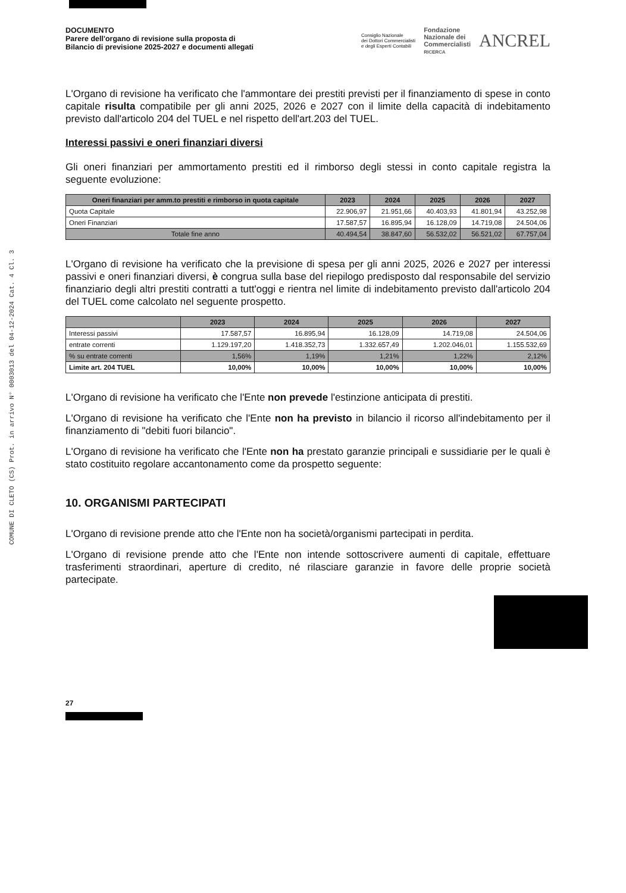COMUNE DI CLETO (CS) Prot. in arrivo N° 0003013 del 04-12-2024 Cat. 4 Cl. 3
DOCUMENTO
Parere dell'organo di revisione sulla proposta di
Bilancio di previsione 2025-2027 e documenti allegati
Consiglio Nazionale
dei Dottori Commercialisti
e degli Esperti Contabili
Fondazione
Nazionale dei
Commercialisti
RICERCA
ANCREL
L'Organo di revisione ha verificato che l'ammontare dei prestiti previsti per il finanziamento di spese in conto capitale risulta compatibile per gli anni 2025, 2026 e 2027 con il limite della capacità di indebitamento previsto dall'articolo 204 del TUEL e nel rispetto dell'art.203 del TUEL.
Interessi passivi e oneri finanziari diversi
Gli oneri finanziari per ammortamento prestiti ed il rimborso degli stessi in conto capitale registra la seguente evoluzione:
| Oneri finanziari per amm.to prestiti e rimborso in quota capitale | 2023 | 2024 | 2025 | 2026 | 2027 |
| --- | --- | --- | --- | --- | --- |
| Quota Capitale | 22.906,97 | 21.951,66 | 40.403,93 | 41.801,94 | 43.252,98 |
| Oneri Finanziari | 17.587,57 | 16.895,94 | 16.128,09 | 14.719,08 | 24.504,06 |
| Totale fine anno | 40.494,54 | 38.847,60 | 56.532,02 | 56.521,02 | 67.757,04 |
L'Organo di revisione ha verificato che la previsione di spesa per gli anni 2025, 2026 e 2027 per interessi passivi e oneri finanziari diversi, è congrua sulla base del riepilogo predisposto dal responsabile del servizio finanziario degli altri prestiti contratti a tutt'oggi e rientra nel limite di indebitamento previsto dall'articolo 204 del TUEL come calcolato nel seguente prospetto.
| | 2023 | 2024 | 2025 | 2026 | 2027 |
| --- | --- | --- | --- | --- | --- |
| Interessi passivi | 17.587,57 | 16.895,94 | 16.128,09 | 14.719,08 | 24.504,06 |
| entrate correnti | 1.129.197,20 | 1.418.352,73 | 1.332.657,49 | 1.202.046,01 | 1.155.532,69 |
| % su entrate correnti | 1,56% | 1,19% | 1,21% | 1,22% | 2,12% |
| Limite art. 204 TUEL | 10,00% | 10,00% | 10,00% | 10,00% | 10,00% |
L'Organo di revisione ha verificato che l'Ente non prevede l'estinzione anticipata di prestiti.
L'Organo di revisione ha verificato che l'Ente non ha previsto in bilancio il ricorso all'indebitamento per il finanziamento di "debiti fuori bilancio".
L'Organo di revisione ha verificato che l'Ente non ha prestato garanzie principali e sussidiarie per le quali è stato costituito regolare accantonamento come da prospetto seguente:
10. ORGANISMI PARTECIPATI
L'Organo di revisione prende atto che l'Ente non ha società/organismi partecipati in perdita.
L'Organo di revisione prende atto che l'Ente non intende sottoscrivere aumenti di capitale, effettuare trasferimenti straordinari, aperture di credito, né rilasciare garanzie in favore delle proprie società partecipate.
27